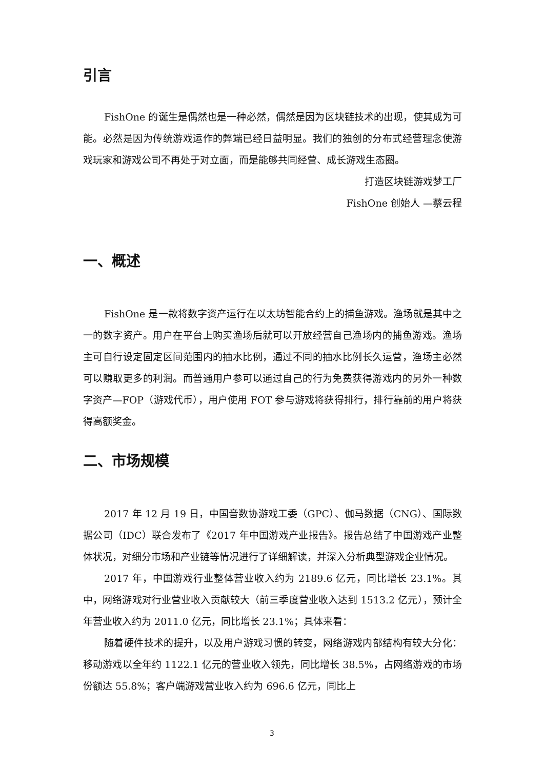引言
FishOne 的诞生是偶然也是一种必然，偶然是因为区块链技术的出现，使其成为可能。必然是因为传统游戏运作的弊端已经日益明显。我们的独创的分布式经营理念使游戏玩家和游戏公司不再处于对立面，而是能够共同经营、成长游戏生态圈。
打造区块链游戏梦工厂
FishOne 创始人 —蔡云程
一、概述
FishOne 是一款将数字资产运行在以太坊智能合约上的捕鱼游戏。渔场就是其中之一的数字资产。用户在平台上购买渔场后就可以开放经营自己渔场内的捕鱼游戏。渔场主可自行设定固定区间范围内的抽水比例，通过不同的抽水比例长久运营，渔场主必然可以赚取更多的利润。而普通用户参可以通过自己的行为免费获得游戏内的另外一种数字资产—FOP（游戏代币），用户使用 FOT 参与游戏将获得排行，排行靠前的用户将获得高额奖金。
二、市场规模
2017 年 12 月 19 日，中国音数协游戏工委（GPC）、伽马数据（CNG）、国际数据公司（IDC）联合发布了《2017 年中国游戏产业报告》。报告总结了中国游戏产业整体状况，对细分市场和产业链等情况进行了详细解读，并深入分析典型游戏企业情况。
2017 年，中国游戏行业整体营业收入约为 2189.6 亿元，同比增长 23.1%。其中，网络游戏对行业营业收入贡献较大（前三季度营业收入达到 1513.2 亿元），预计全年营业收入约为 2011.0 亿元，同比增长 23.1%；具体来看：
随着硬件技术的提升，以及用户游戏习惯的转变，网络游戏内部结构有较大分化：移动游戏以全年约 1122.1 亿元的营业收入领先，同比增长 38.5%，占网络游戏的市场份额达 55.8%；客户端游戏营业收入约为 696.6 亿元，同比上
3